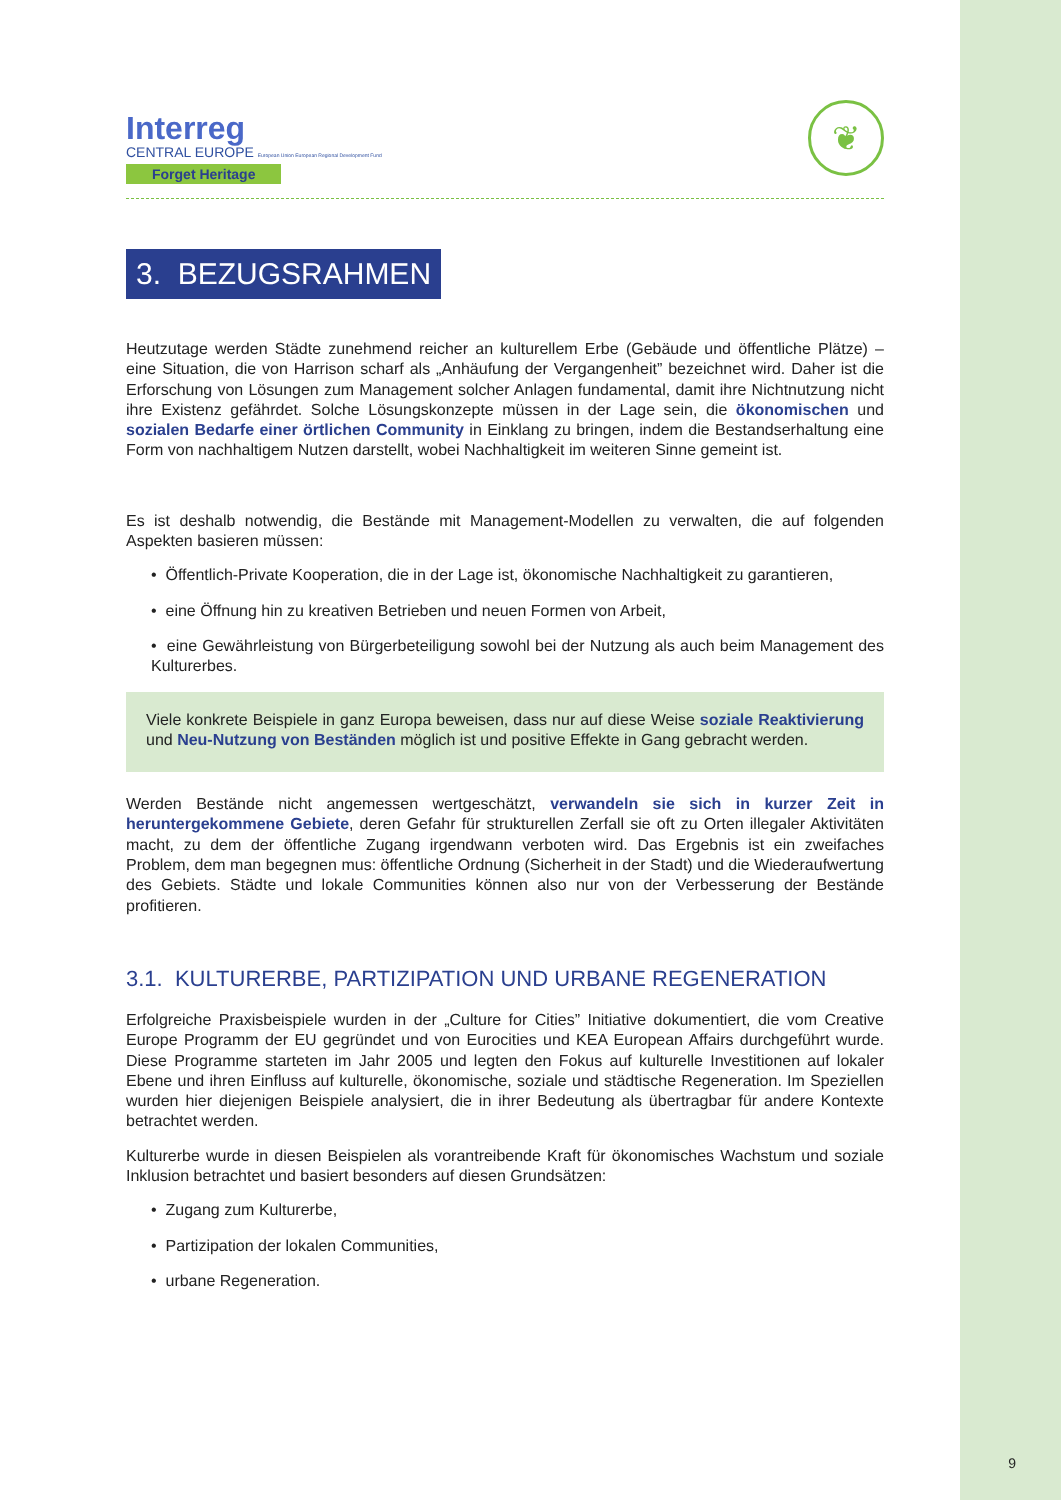Interreg
CENTRAL EUROPE European Union European Regional Development Fund
Forget Heritage
❦
3. BEZUGSRAHMEN
Heutzutage werden Städte zunehmend reicher an kulturellem Erbe (Gebäude und öffentliche Plätze) – eine Situation, die von Harrison scharf als „Anhäufung der Vergangenheit” bezeichnet wird. Daher ist die Erforschung von Lösungen zum Management solcher Anlagen fundamental, damit ihre Nichtnutzung nicht ihre Existenz gefährdet. Solche Lösungskonzepte müssen in der Lage sein, die ökonomischen und sozialen Bedarfe einer örtlichen Community in Einklang zu bringen, indem die Bestandserhaltung eine Form von nachhaltigem Nutzen darstellt, wobei Nachhaltigkeit im weiteren Sinne gemeint ist.
Es ist deshalb notwendig, die Bestände mit Management-Modellen zu verwalten, die auf folgenden Aspekten basieren müssen:
• Öffentlich-Private Kooperation, die in der Lage ist, ökonomische Nachhaltigkeit zu garantieren,
• eine Öffnung hin zu kreativen Betrieben und neuen Formen von Arbeit,
• eine Gewährleistung von Bürgerbeteiligung sowohl bei der Nutzung als auch beim Management des Kulturerbes.
Viele konkrete Beispiele in ganz Europa beweisen, dass nur auf diese Weise soziale Reaktivierung und Neu-Nutzung von Beständen möglich ist und positive Effekte in Gang gebracht werden.
Werden Bestände nicht angemessen wertgeschätzt, verwandeln sie sich in kurzer Zeit in heruntergekommene Gebiete, deren Gefahr für strukturellen Zerfall sie oft zu Orten illegaler Aktivitäten macht, zu dem der öffentliche Zugang irgendwann verboten wird. Das Ergebnis ist ein zweifaches Problem, dem man begegnen mus: öffentliche Ordnung (Sicherheit in der Stadt) und die Wiederaufwertung des Gebiets. Städte und lokale Communities können also nur von der Verbesserung der Bestände profitieren.
3.1. KULTURERBE, PARTIZIPATION UND URBANE REGENERATION
Erfolgreiche Praxisbeispiele wurden in der „Culture for Cities” Initiative dokumentiert, die vom Creative Europe Programm der EU gegründet und von Eurocities und KEA European Affairs durchgeführt wurde. Diese Programme starteten im Jahr 2005 und legten den Fokus auf kulturelle Investitionen auf lokaler Ebene und ihren Einfluss auf kulturelle, ökonomische, soziale und städtische Regeneration. Im Speziellen wurden hier diejenigen Beispiele analysiert, die in ihrer Bedeutung als übertragbar für andere Kontexte betrachtet werden.
Kulturerbe wurde in diesen Beispielen als vorantreibende Kraft für ökonomisches Wachstum und soziale Inklusion betrachtet und basiert besonders auf diesen Grundsätzen:
• Zugang zum Kulturerbe,
• Partizipation der lokalen Communities,
• urbane Regeneration.
9